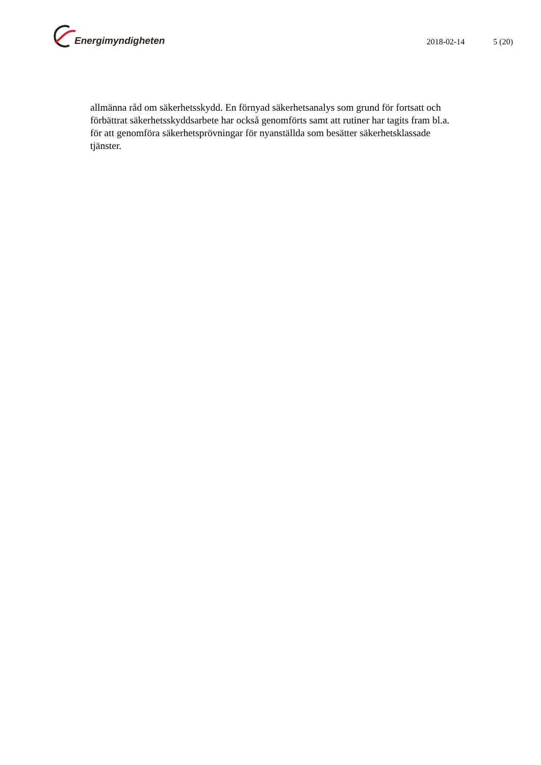Energimyndigheten
2018-02-14 5 (20)
allmänna råd om säkerhetsskydd. En förnyad säkerhetsanalys som grund för fortsatt och förbättrat säkerhetsskyddsarbete har också genomförts samt att rutiner har tagits fram bl.a. för att genomföra säkerhetsprövningar för nyanställda som besätter säkerhetsklassade tjänster.